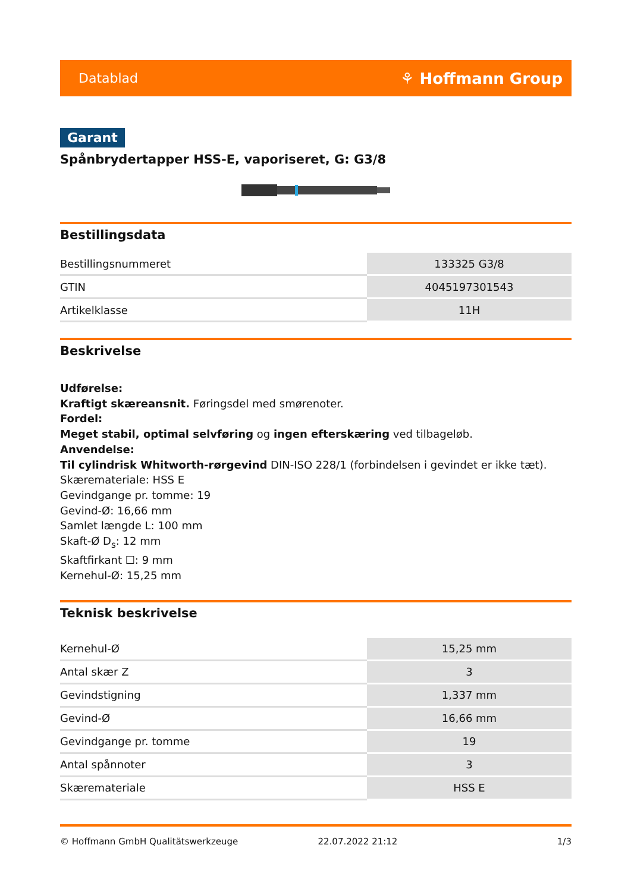Datablad ⚘ Hoffmann Group
Garant
Spånbrydertapper HSS-E, vaporiseret, G: G3/8
Bestillingsdata
| Bestillingsnummeret | 133325 G3/8 |
| GTIN | 4045197301543 |
| Artikelklasse | 11H |
Beskrivelse
Udførelse:
Kraftigt skæreansnit. Føringsdel med smørenoter.
Fordel:
Meget stabil, optimal selvføring og ingen efterskæring ved tilbageløb.
Anvendelse:
Til cylindrisk Whitworth-rørgevind DIN-ISO 228/1 (forbindelsen i gevindet er ikke tæt).
Skæremateriale: HSS E
Gevindgange pr. tomme: 19
Gevind-Ø: 16,66 mm
Samlet længde L: 100 mm
Skaft-Ø D<sub>s</sub>: 12 mm
Skaftfirkant ☐: 9 mm
Kernehul-Ø: 15,25 mm
Teknisk beskrivelse
| Kernehul-Ø | 15,25 mm |
| Antal skær Z | 3 |
| Gevindstigning | 1,337 mm |
| Gevind-Ø | 16,66 mm |
| Gevindgange pr. tomme | 19 |
| Antal spånnoter | 3 |
| Skæremateriale | HSS E |
© Hoffmann GmbH Qualitätswerkzeuge 22.07.2022 21:12 1/3